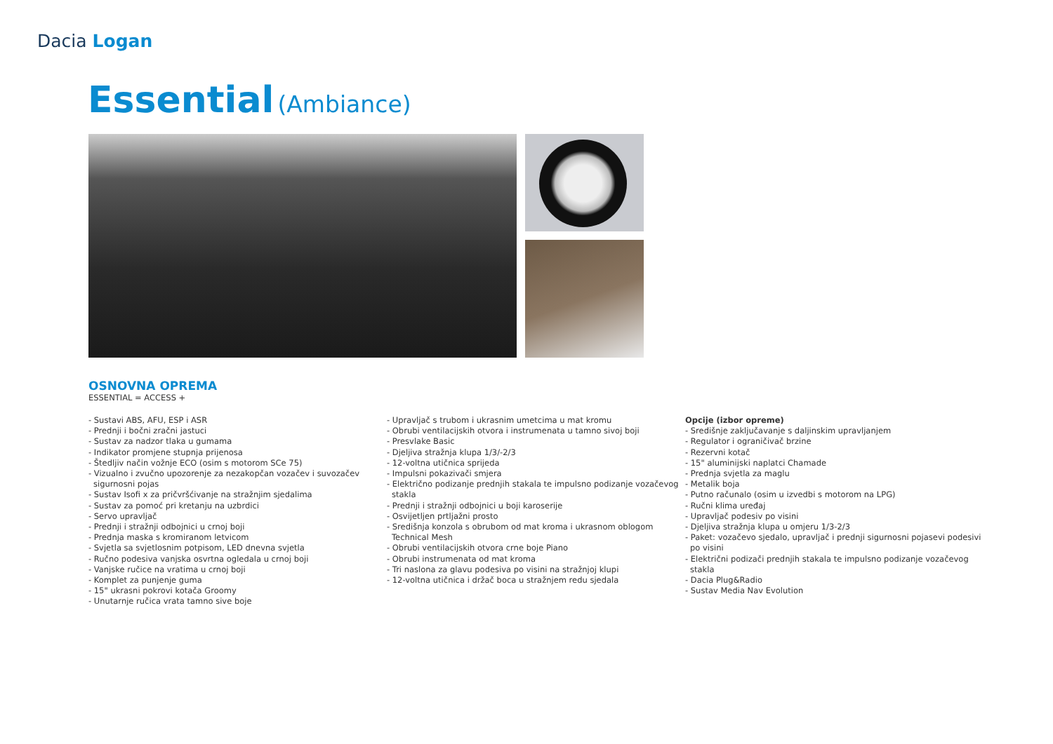Dacia Logan
Essential (Ambiance)
OSNOVNA OPREMA
ESSENTIAL = ACCESS +
- Sustavi ABS, AFU, ESP i ASR
- Prednji i bočni zračni jastuci
- Sustav za nadzor tlaka u gumama
- Indikator promjene stupnja prijenosa
- Štedljiv način vožnje ECO (osim s motorom SCe 75)
- Vizualno i zvučno upozorenje za nezakopčan vozačev i suvozačev sigurnosni pojas
- Sustav Isofi x za pričvršćivanje na stražnjim sjedalima
- Sustav za pomoć pri kretanju na uzbrdici
- Servo upravljač
- Prednji i stražnji odbojnici u crnoj boji
- Prednja maska s kromiranom letvicom
- Svjetla sa svjetlosnim potpisom, LED dnevna svjetla
- Ručno podesiva vanjska osvrtna ogledala u crnoj boji
- Vanjske ručice na vratima u crnoj boji
- Komplet za punjenje guma
- 15" ukrasni pokrovi kotača Groomy
- Unutarnje ručica vrata tamno sive boje
- Upravljač s trubom i ukrasnim umetcima u mat kromu
- Obrubi ventilacijskih otvora i instrumenata u tamno sivoj boji
- Presvlake Basic
- Djeljiva stražnja klupa 1/3/-2/3
- 12-voltna utičnica sprijeda
- Impulsni pokazivači smjera
- Električno podizanje prednjih stakala te impulsno podizanje vozačevog stakla
- Prednji i stražnji odbojnici u boji karoserije
- Osvijetljen prtljažni prosto
- Središnja konzola s obrubom od mat kroma i ukrasnom oblogom Technical Mesh
- Obrubi ventilacijskih otvora crne boje Piano
- Obrubi instrumenata od mat kroma
- Tri naslona za glavu podesiva po visini na stražnjoj klupi
- 12-voltna utičnica i držač boca u stražnjem redu sjedala
Opcije (izbor opreme)
- Središnje zaključavanje s daljinskim upravljanjem
- Regulator i ograničivač brzine
- Rezervni kotač
- 15" aluminijski naplatci Chamade
- Prednja svjetla za maglu
- Metalik boja
- Putno računalo (osim u izvedbi s motorom na LPG)
- Ručni klima uređaj
- Upravljač podesiv po visini
- Djeljiva stražnja klupa u omjeru 1/3-2/3
- Paket: vozačevo sjedalo, upravljač i prednji sigurnosni pojasevi podesivi po visini
- Električni podizači prednjih stakala te impulsno podizanje vozačevog stakla
- Dacia Plug&Radio
- Sustav Media Nav Evolution